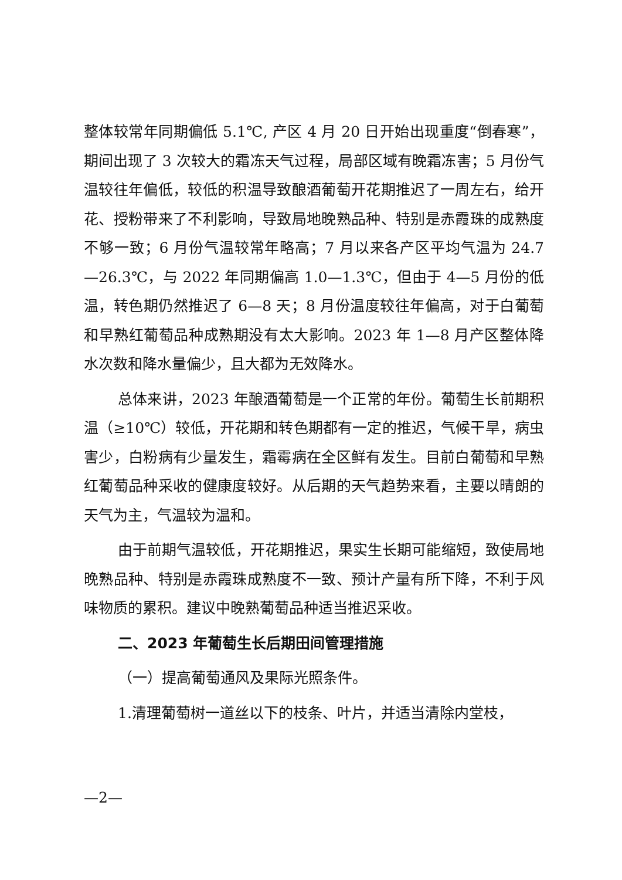整体较常年同期偏低 5.1℃, 产区 4 月 20 日开始出现重度“倒春寒”，期间出现了 3 次较大的霜冻天气过程，局部区域有晚霜冻害；5 月份气温较往年偏低，较低的积温导致酿酒葡萄开花期推迟了一周左右，给开花、授粉带来了不利影响，导致局地晚熟品种、特别是赤霞珠的成熟度不够一致；6 月份气温较常年略高；7 月以来各产区平均气温为 24.7—26.3℃，与 2022 年同期偏高 1.0—1.3℃，但由于 4—5 月份的低温，转色期仍然推迟了 6—8 天；8 月份温度较往年偏高，对于白葡萄和早熟红葡萄品种成熟期没有太大影响。2023 年 1—8 月产区整体降水次数和降水量偏少，且大都为无效降水。
总体来讲，2023 年酿酒葡萄是一个正常的年份。葡萄生长前期积温（≥10℃）较低，开花期和转色期都有一定的推迟，气候干旱，病虫害少，白粉病有少量发生，霜霉病在全区鲜有发生。目前白葡萄和早熟红葡萄品种采收的健康度较好。从后期的天气趋势来看，主要以晴朗的天气为主，气温较为温和。
由于前期气温较低，开花期推迟，果实生长期可能缩短，致使局地晚熟品种、特别是赤霞珠成熟度不一致、预计产量有所下降，不利于风味物质的累积。建议中晚熟葡萄品种适当推迟采收。
二、2023 年葡萄生长后期田间管理措施
（一）提高葡萄通风及果际光照条件。
1.清理葡萄树一道丝以下的枝条、叶片，并适当清除内堂枝，
—2—